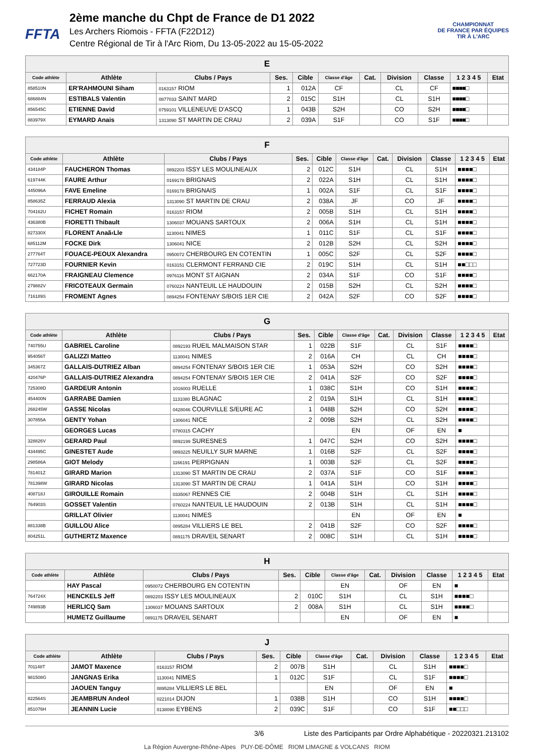FFTA
2ème manche du Chpt de France de D1 2022
Les Archers Riomois - FFTA (F22D12)
Centre Régional de Tir à l'Arc Riom, Du 13-05-2022 au 15-05-2022
CHAMPIONNAT
DE FRANCE PAR ÉQUIPES
TIR À L'ARC
| E | | | | | | | | | | |
| --- | --- | --- | --- | --- | --- | --- | --- | --- | --- | --- |
| Code athlète | Athlète | Clubs / Pays | Ses. | Cible | Classe d'âge | Cat. | Division | Classe | 1 2 3 4 5 | Etat |
| 858510N | ER'RAHMOUNI Siham | 0163157 RIOM | 1 | 012A | CF | | CL | CF | ■■■■□ | |
| 686884N | ESTIBALS Valentin | 0877033 SAINT MARD | 2 | 015C | S1H | | CL | S1H | ■■■■□ | |
| 856545C | ETIENNE David | 0759101 VILLENEUVE D'ASCQ | 1 | 043B | S2H | | CO | S2H | ■■■■□ | |
| 883979X | EYMARD Anais | 1313090 ST MARTIN DE CRAU | 2 | 039A | S1F | | CO | S1F | ■■■■□ | |
| F | | | | | | | | | | |
| --- | --- | --- | --- | --- | --- | --- | --- | --- | --- | --- |
| Code athlète | Athlète | Clubs / Pays | Ses. | Cible | Classe d'âge | Cat. | Division | Classe | 1 2 3 4 5 | Etat |
| 434184P | FAUCHERON Thomas | 0892203 ISSY LES MOULINEAUX | 2 | 012C | S1H | | CL | S1H | ■■■■□ | |
| 619744K | FAURE Arthur | 0169178 BRIGNAIS | 2 | 022A | S1H | | CL | S1H | ■■■■□ | |
| 445096A | FAVE Emeline | 0169178 BRIGNAIS | 1 | 002A | S1F | | CL | S1F | ■■■■□ | |
| 858635Z | FERRAUD Alexia | 1313090 ST MARTIN DE CRAU | 2 | 038A | JF | | CO | JF | ■■■■□ | |
| 704162U | FICHET Romain | 0163157 RIOM | 2 | 005B | S1H | | CL | S1H | ■■■■□ | |
| 436380B | FIORETTI Thibault | 1306037 MOUANS SARTOUX | 2 | 006A | S1H | | CL | S1H | ■■■■□ | |
| 827330X | FLORENT Anaã‹Lle | 1130041 NIMES | 1 | 011C | S1F | | CL | S1F | ■■■■□ | |
| 685112M | FOCKE Dirk | 1306041 NICE | 2 | 012B | S2H | | CL | S2H | ■■■■□ | |
| 277764T | FOUACE-PEOUX Alexandra | 0950072 CHERBOURG EN COTENTIN | 1 | 005C | S2F | | CL | S2F | ■■■■□ | |
| 727723D | FOURNIER Kevin | 0163151 CLERMONT FERRAND CIE | 2 | 019C | S1H | | CL | S1H | ■■□□□ | |
| 662170A | FRAIGNEAU Clemence | 0976116 MONT ST AIGNAN | 2 | 034A | S1F | | CO | S1F | ■■■■□ | |
| 279882V | FRICOTEAUX Germain | 0760224 NANTEUIL LE HAUDOUIN | 2 | 015B | S2H | | CL | S2H | ■■■■□ | |
| 716189S | FROMENT Agnes | 0894254 FONTENAY S/BOIS 1ER CIE | 2 | 042A | S2F | | CO | S2F | ■■■■□ | |
| G | | | | | | | | | | |
| --- | --- | --- | --- | --- | --- | --- | --- | --- | --- | --- |
| Code athlète | Athlète | Clubs / Pays | Ses. | Cible | Classe d'âge | Cat. | Division | Classe | 1 2 3 4 5 | Etat |
| 740755U | GABRIEL Caroline | 0892193 RUEIL MALMAISON STAR | 1 | 022B | S1F | | CL | S1F | ■■■■□ | |
| 954056T | GALIZZI Matteo | 1130041 NIMES | 2 | 016A | CH | | CL | CH | ■■■■□ | |
| 345367Z | GALLAIS-DUTRIEZ Alban | 0894254 FONTENAY S/BOIS 1ER CIE | 1 | 053A | S2H | | CO | S2H | ■■■■□ | |
| 420476P | GALLAIS-DUTRIEZ Alexandra | 0894254 FONTENAY S/BOIS 1ER CIE | 2 | 041A | S2F | | CO | S2F | ■■■■□ | |
| 725308D | GARDEUR Antonin | 1016003 RUELLE | 1 | 038C | S1H | | CO | S1H | ■■■■□ | |
| 454400N | GARRABE Damien | 1131080 BLAGNAC | 2 | 019A | S1H | | CL | S1H | ■■■■□ | |
| 268245W | GASSE Nicolas | 0428046 COURVILLE S/EURE AC | 1 | 048B | S2H | | CO | S2H | ■■■■□ | |
| 307855A | GENTY Yohan | 1306041 NICE | 2 | 009B | S2H | | CL | S2H | ■■■■□ | |
| | GEORGES Lucas | 0780315 CACHY | | | EN | | OF | EN | ■ | |
| 328826V | GERARD Paul | 0892199 SURESNES | 1 | 047C | S2H | | CO | S2H | ■■■■□ | |
| 434495C | GINESTET Aude | 0893225 NEUILLY SUR MARNE | 1 | 016B | S2F | | CL | S2F | ■■■■□ | |
| 298586A | GIOT Melody | 1166191 PERPIGNAN | 1 | 003B | S2F | | CL | S2F | ■■■■□ | |
| 781401Z | GIRARD Marion | 1313090 ST MARTIN DE CRAU | 2 | 037A | S1F | | CO | S1F | ■■■■□ | |
| 781398W | GIRARD Nicolas | 1313090 ST MARTIN DE CRAU | 1 | 041A | S1H | | CO | S1H | ■■■■□ | |
| 408718J | GIROUILLE Romain | 0335067 RENNES CIE | 2 | 004B | S1H | | CL | S1H | ■■■■□ | |
| 764903S | GOSSET Valentin | 0760224 NANTEUIL LE HAUDOUIN | 2 | 013B | S1H | | CL | S1H | ■■■■□ | |
| | GRILLAT Olivier | 1130041 NIMES | | | EN | | OF | EN | ■ | |
| 881338B | GUILLOU Alice | 0895284 VILLIERS LE BEL | 2 | 041B | S2F | | CO | S2F | ■■■■□ | |
| 804251L | GUTHERTZ Maxence | 0891175 DRAVEIL SENART | 2 | 008C | S1H | | CL | S1H | ■■■■□ | |
| H | | | | | | | | | | |
| --- | --- | --- | --- | --- | --- | --- | --- | --- | --- | --- |
| Code athlète | Athlète | Clubs / Pays | Ses. | Cible | Classe d'âge | Cat. | Division | Classe | 1 2 3 4 5 | Etat |
| | HAY Pascal | 0950072 CHERBOURG EN COTENTIN | | | EN | | OF | EN | ■ | |
| 764724X | HENCKELS Jeff | 0892203 ISSY LES MOULINEAUX | 2 | 010C | S1H | | CL | S1H | ■■■■□ | |
| 749893B | HERLICQ Sam | 1306037 MOUANS SARTOUX | 2 | 008A | S1H | | CL | S1H | ■■■■□ | |
| | HUMETZ Guillaume | 0891175 DRAVEIL SENART | | | EN | | OF | EN | ■ | |
| J | | | | | | | | | | |
| --- | --- | --- | --- | --- | --- | --- | --- | --- | --- | --- |
| Code athlète | Athlète | Clubs / Pays | Ses. | Cible | Classe d'âge | Cat. | Division | Classe | 1 2 3 4 5 | Etat |
| 701148T | JAMOT Maxence | 0163157 RIOM | 2 | 007B | S1H | | CL | S1H | ■■■■□ | |
| 981508G | JANGNAS Erika | 1130041 NIMES | 1 | 012C | S1F | | CL | S1F | ■■■■□ | |
| | JAOUEN Tanguy | 0895284 VILLIERS LE BEL | | | EN | | OF | EN | ■ | |
| 822564S | JEAMBRUN Andeol | 0221014 DIJON | 1 | 038B | S1H | | CO | S1H | ■■■■□ | |
| 851076H | JEANNIN Lucie | 0138090 EYBENS | 2 | 039C | S1F | | CO | S1F | ■■□□□ | |
3/6 Liste des Participants par Ordre Alphabétique - 20220321.213102
La Région Auvergne-Rhône-Alpes PUY-DE-DÔME RIOM LIMAGNE & VOLCANS RIOM